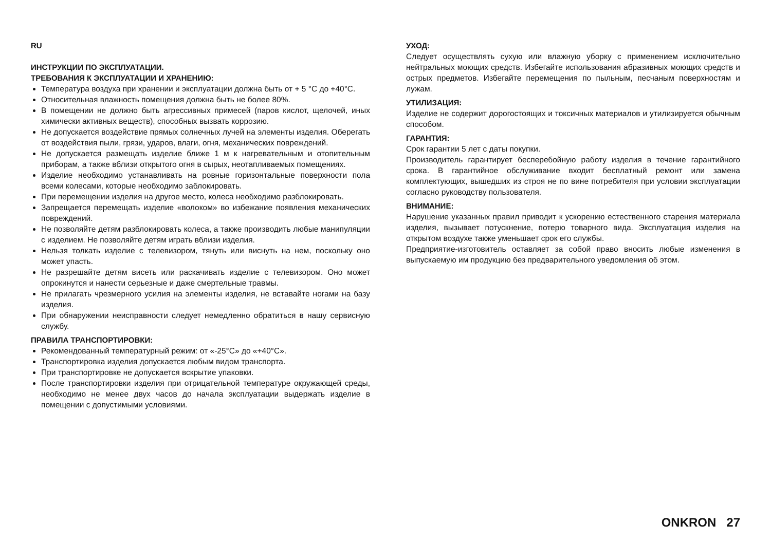RU
ИНСТРУКЦИИ ПО ЭКСПЛУАТАЦИИ.
ТРЕБОВАНИЯ К ЭКСПЛУАТАЦИИ И ХРАНЕНИЮ:
Температура воздуха при хранении и эксплуатации должна быть от + 5 °C до +40°C.
Относительная влажность помещения должна быть не более 80%.
В помещении не должно быть агрессивных примесей (паров кислот, щелочей, иных химически активных веществ), способных вызвать коррозию.
Не допускается воздействие прямых солнечных лучей на элементы изделия. Оберегать от воздействия пыли, грязи, ударов, влаги, огня, механических повреждений.
Не допускается размещать изделие ближе 1 м к нагревательным и отопительным приборам, а также вблизи открытого огня в сырых, неотапливаемых помещениях.
Изделие необходимо устанавливать на ровные горизонтальные поверхности пола всеми колесами, которые необходимо заблокировать.
При перемещении изделия на другое место, колеса необходимо разблокировать.
Запрещается перемещать изделие «волоком» во избежание появления механических повреждений.
Не позволяйте детям разблокировать колеса, а также производить любые манипуляции с изделием. Не позволяйте детям играть вблизи изделия.
Нельзя толкать изделие с телевизором, тянуть или виснуть на нем, поскольку оно может упасть.
Не разрешайте детям висеть или раскачивать изделие с телевизором. Оно может опрокинутся и нанести серьезные и даже смертельные травмы.
Не прилагать чрезмерного усилия на элементы изделия, не вставайте ногами на базу изделия.
При обнаружении неисправности следует немедленно обратиться в нашу сервисную службу.
ПРАВИЛА ТРАНСПОРТИРОВКИ:
Рекомендованный температурный режим: от «-25°C» до «+40°C».
Транспортировка изделия допускается любым видом транспорта.
При транспортировке не допускается вскрытие упаковки.
После транспортировки изделия при отрицательной температуре окружающей среды, необходимо не менее двух часов до начала эксплуатации выдержать изделие в помещении с допустимыми условиями.
УХОД:
Следует осуществлять сухую или влажную уборку с применением исключительно нейтральных моющих средств. Избегайте использования абразивных моющих средств и острых предметов. Избегайте перемещения по пыльным, песчаным поверхностям и лужам.
УТИЛИЗАЦИЯ:
Изделие не содержит дорогостоящих и токсичных материалов и утилизируется обычным способом.
ГАРАНТИЯ:
Срок гарантии 5 лет с даты покупки.
Производитель гарантирует бесперебойную работу изделия в течение гарантийного срока. В гарантийное обслуживание входит бесплатный ремонт или замена комплектующих, вышедших из строя не по вине потребителя при условии эксплуатации согласно руководству пользователя.
ВНИМАНИЕ:
Нарушение указанных правил приводит к ускорению естественного старения материала изделия, вызывает потускнение, потерю товарного вида. Эксплуатация изделия на открытом воздухе также уменьшает срок его службы.
Предприятие-изготовитель оставляет за собой право вносить любые изменения в выпускаемую им продукцию без предварительного уведомления об этом.
ONKRON 27